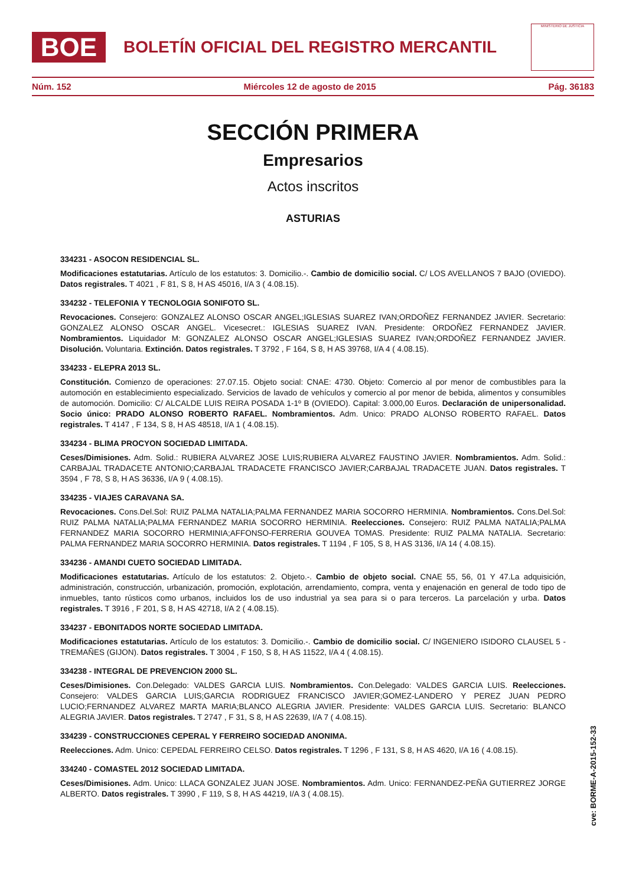BOE
BOLETÍN OFICIAL DEL REGISTRO MERCANTIL
MINISTERIO DE JUSTICIA
Núm. 152 Miércoles 12 de agosto de 2015 Pág. 36183
SECCIÓN PRIMERA
Empresarios
Actos inscritos
ASTURIAS
334231 - ASOCON RESIDENCIAL SL.
Modificaciones estatutarias. Artículo de los estatutos: 3. Domicilio.-. Cambio de domicilio social. C/ LOS AVELLANOS 7 BAJO (OVIEDO). Datos registrales. T 4021 , F 81, S 8, H AS 45016, I/A 3 ( 4.08.15).
334232 - TELEFONIA Y TECNOLOGIA SONIFOTO SL.
Revocaciones. Consejero: GONZALEZ ALONSO OSCAR ANGEL;IGLESIAS SUAREZ IVAN;ORDOÑEZ FERNANDEZ JAVIER. Secretario: GONZALEZ ALONSO OSCAR ANGEL. Vicesecret.: IGLESIAS SUAREZ IVAN. Presidente: ORDOÑEZ FERNANDEZ JAVIER. Nombramientos. Liquidador M: GONZALEZ ALONSO OSCAR ANGEL;IGLESIAS SUAREZ IVAN;ORDOÑEZ FERNANDEZ JAVIER. Disolución. Voluntaria. Extinción. Datos registrales. T 3792 , F 164, S 8, H AS 39768, I/A 4 ( 4.08.15).
334233 - ELEPRA 2013 SL.
Constitución. Comienzo de operaciones: 27.07.15. Objeto social: CNAE: 4730. Objeto: Comercio al por menor de combustibles para la automoción en establecimiento especializado. Servicios de lavado de vehículos y comercio al por menor de bebida, alimentos y consumibles de automoción. Domicilio: C/ ALCALDE LUIS REIRA POSADA 1-1º B (OVIEDO). Capital: 3.000,00 Euros. Declaración de unipersonalidad. Socio único: PRADO ALONSO ROBERTO RAFAEL. Nombramientos. Adm. Unico: PRADO ALONSO ROBERTO RAFAEL. Datos registrales. T 4147 , F 134, S 8, H AS 48518, I/A 1 ( 4.08.15).
334234 - BLIMA PROCYON SOCIEDAD LIMITADA.
Ceses/Dimisiones. Adm. Solid.: RUBIERA ALVAREZ JOSE LUIS;RUBIERA ALVAREZ FAUSTINO JAVIER. Nombramientos. Adm. Solid.: CARBAJAL TRADACETE ANTONIO;CARBAJAL TRADACETE FRANCISCO JAVIER;CARBAJAL TRADACETE JUAN. Datos registrales. T 3594 , F 78, S 8, H AS 36336, I/A 9 ( 4.08.15).
334235 - VIAJES CARAVANA SA.
Revocaciones. Cons.Del.Sol: RUIZ PALMA NATALIA;PALMA FERNANDEZ MARIA SOCORRO HERMINIA. Nombramientos. Cons.Del.Sol: RUIZ PALMA NATALIA;PALMA FERNANDEZ MARIA SOCORRO HERMINIA. Reelecciones. Consejero: RUIZ PALMA NATALIA;PALMA FERNANDEZ MARIA SOCORRO HERMINIA;AFFONSO-FERRERIA GOUVEA TOMAS. Presidente: RUIZ PALMA NATALIA. Secretario: PALMA FERNANDEZ MARIA SOCORRO HERMINIA. Datos registrales. T 1194 , F 105, S 8, H AS 3136, I/A 14 ( 4.08.15).
334236 - AMANDI CUETO SOCIEDAD LIMITADA.
Modificaciones estatutarias. Artículo de los estatutos: 2. Objeto.-. Cambio de objeto social. CNAE 55, 56, 01 Y 47.La adquisición, administración, construcción, urbanización, promoción, explotación, arrendamiento, compra, venta y enajenación en general de todo tipo de inmuebles, tanto rústicos como urbanos, incluidos los de uso industrial ya sea para si o para terceros. La parcelación y urba. Datos registrales. T 3916 , F 201, S 8, H AS 42718, I/A 2 ( 4.08.15).
334237 - EBONITADOS NORTE SOCIEDAD LIMITADA.
Modificaciones estatutarias. Artículo de los estatutos: 3. Domicilio.-. Cambio de domicilio social. C/ INGENIERO ISIDORO CLAUSEL 5 - TREMAÑES (GIJON). Datos registrales. T 3004 , F 150, S 8, H AS 11522, I/A 4 ( 4.08.15).
334238 - INTEGRAL DE PREVENCION 2000 SL.
Ceses/Dimisiones. Con.Delegado: VALDES GARCIA LUIS. Nombramientos. Con.Delegado: VALDES GARCIA LUIS. Reelecciones. Consejero: VALDES GARCIA LUIS;GARCIA RODRIGUEZ FRANCISCO JAVIER;GOMEZ-LANDERO Y PEREZ JUAN PEDRO LUCIO;FERNANDEZ ALVAREZ MARTA MARIA;BLANCO ALEGRIA JAVIER. Presidente: VALDES GARCIA LUIS. Secretario: BLANCO ALEGRIA JAVIER. Datos registrales. T 2747 , F 31, S 8, H AS 22639, I/A 7 ( 4.08.15).
334239 - CONSTRUCCIONES CEPERAL Y FERREIRO SOCIEDAD ANONIMA.
Reelecciones. Adm. Unico: CEPEDAL FERREIRO CELSO. Datos registrales. T 1296 , F 131, S 8, H AS 4620, I/A 16 ( 4.08.15).
334240 - COMASTEL 2012 SOCIEDAD LIMITADA.
Ceses/Dimisiones. Adm. Unico: LLACA GONZALEZ JUAN JOSE. Nombramientos. Adm. Unico: FERNANDEZ-PEÑA GUTIERREZ JORGE ALBERTO. Datos registrales. T 3990 , F 119, S 8, H AS 44219, I/A 3 ( 4.08.15).
cve: BORME-A-2015-152-33